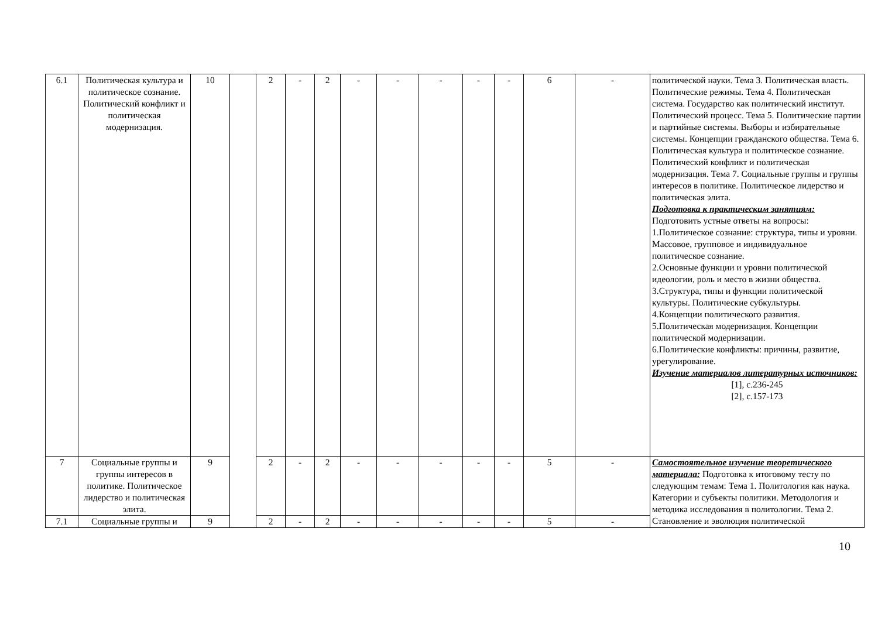| 6.1 | Политическая культура и политическое сознание. Политический конфликт и политическая модернизация. | 10 | | 2 | - | 2 | - | - | - | - | - | 6 | - | политической науки. Тема 3. Политическая власть. Политические режимы. Тема 4. Политическая система. Государство как политический институт. Политический процесс. Тема 5. Политические партии и партийные системы. Выборы и избирательные системы. Концепции гражданского общества. Тема 6. Политическая культура и политическое сознание. Политический конфликт и политическая модернизация. Тема 7. Социальные группы и группы интересов в политике. Политическое лидерство и политическая элита. Подготовка к практическим занятиям: Подготовить устные ответы на вопросы: 1.Политическое сознание: структура, типы и уровни. Массовое, групповое и индивидуальное политическое сознание. 2.Основные функции и уровни политической идеологии, роль и место в жизни общества. 3.Структура, типы и функции политической культуры. Политические субкультуры. 4.Концепции политического развития. 5.Политическая модернизация. Концепции политической модернизации. 6.Политические конфликты: причины, развитие, урегулирование. Изучение материалов литературных источников: [1], с.236-245 [2], с.157-173 |
| 7 | Социальные группы и группы интересов в политике. Политическое лидерство и политическая элита. | 9 | | 2 | - | 2 | - | - | - | - | - | 5 | - | Самостоятельное изучение теоретического материала: Подготовка к итоговому тесту по следующим темам: Тема 1. Политология как наука. Категории и субъекты политики. Методология и методика исследования в политологии. Тема 2. Становление и эволюция политической |
| 7.1 | Социальные группы и | 9 | | 2 | - | 2 | - | - | - | - | - | 5 | - | |
10